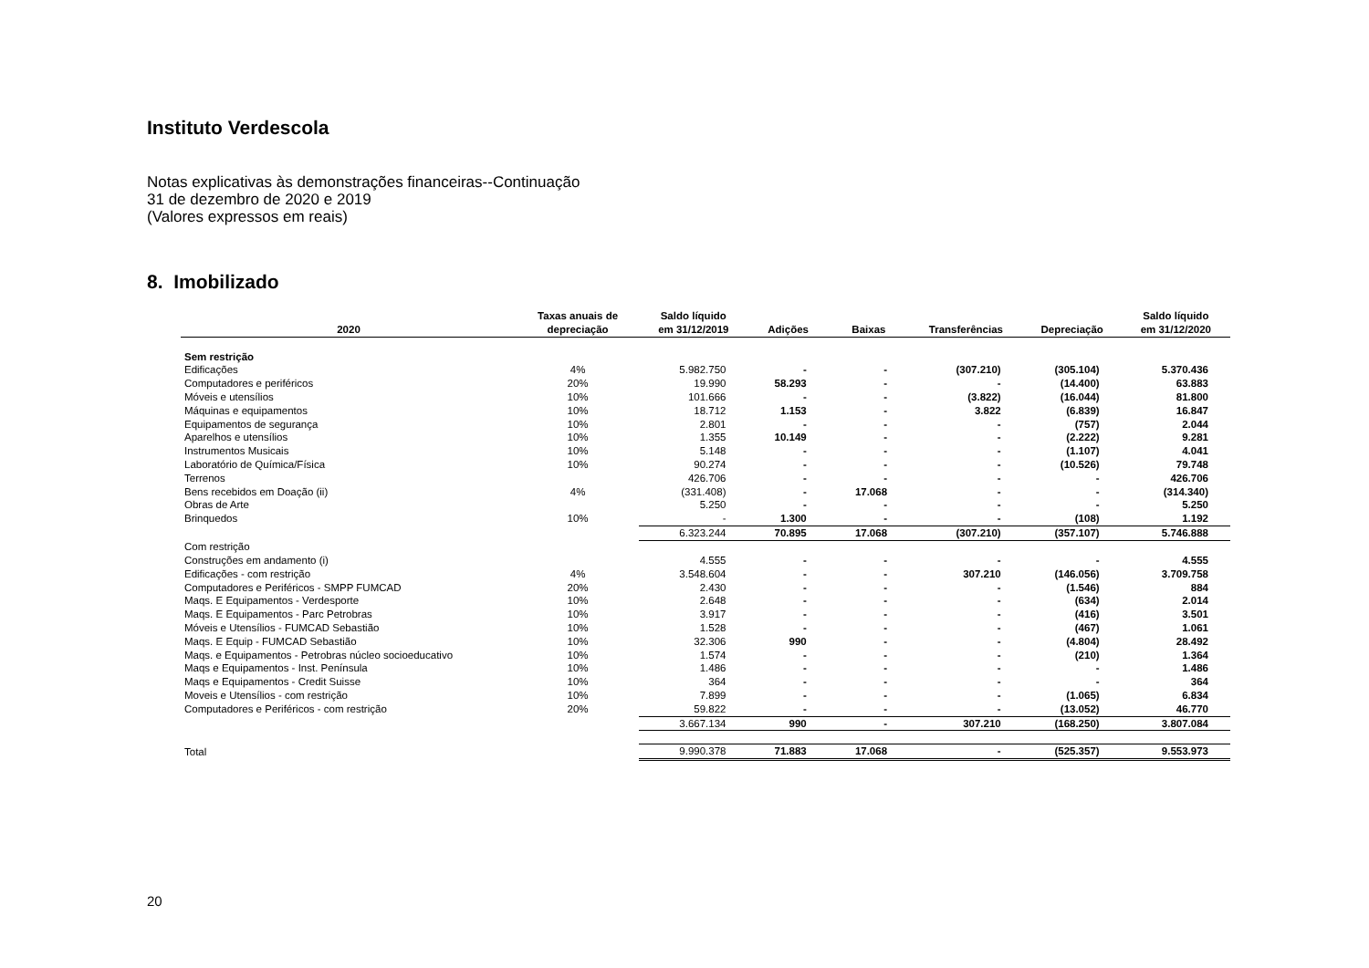Instituto Verdescola
Notas explicativas às demonstrações financeiras--Continuação
31 de dezembro de 2020 e 2019
(Valores expressos em reais)
8. Imobilizado
| 2020 | Taxas anuais de depreciação | Saldo líquido em 31/12/2019 | Adições | Baixas | Transferências | Depreciação | Saldo líquido em 31/12/2020 |
| --- | --- | --- | --- | --- | --- | --- | --- |
| Sem restrição | | | | | | | |
| Edificações | 4% | 5.982.750 | - | - | (307.210) | (305.104) | 5.370.436 |
| Computadores e periféricos | 20% | 19.990 | 58.293 | - | - | (14.400) | 63.883 |
| Móveis e utensílios | 10% | 101.666 | - | - | (3.822) | (16.044) | 81.800 |
| Máquinas e equipamentos | 10% | 18.712 | 1.153 | - | 3.822 | (6.839) | 16.847 |
| Equipamentos de segurança | 10% | 2.801 | - | - | - | (757) | 2.044 |
| Aparelhos e utensílios | 10% | 1.355 | 10.149 | - | - | (2.222) | 9.281 |
| Instrumentos Musicais | 10% | 5.148 | - | - | - | (1.107) | 4.041 |
| Laboratório de Química/Física | 10% | 90.274 | - | - | - | (10.526) | 79.748 |
| Terrenos | | 426.706 | - | - | - | - | 426.706 |
| Bens recebidos em Doação (ii) | 4% | (331.408) | - | 17.068 | - | - | (314.340) |
| Obras de Arte | | 5.250 | - | - | - | - | 5.250 |
| Brinquedos | 10% | - | 1.300 | - | - | (108) | 1.192 |
| | | 6.323.244 | 70.895 | 17.068 | (307.210) | (357.107) | 5.746.888 |
| Com restrição | | | | | | | |
| Construções em andamento (i) | | 4.555 | - | - | - | - | 4.555 |
| Edificações - com restrição | 4% | 3.548.604 | - | - | 307.210 | (146.056) | 3.709.758 |
| Computadores e Periféricos - SMPP FUMCAD | 20% | 2.430 | - | - | - | (1.546) | 884 |
| Maqs. E Equipamentos - Verdesporte | 10% | 2.648 | - | - | - | (634) | 2.014 |
| Maqs. E Equipamentos - Parc Petrobras | 10% | 3.917 | - | - | - | (416) | 3.501 |
| Móveis e Utensílios - FUMCAD Sebastião | 10% | 1.528 | - | - | - | (467) | 1.061 |
| Maqs. E Equip - FUMCAD Sebastião | 10% | 32.306 | 990 | - | - | (4.804) | 28.492 |
| Maqs. e Equipamentos - Petrobras núcleo socioeducativo | 10% | 1.574 | - | - | - | (210) | 1.364 |
| Maqs e Equipamentos - Inst. Península | 10% | 1.486 | - | - | - | - | 1.486 |
| Maqs e Equipamentos - Credit Suisse | 10% | 364 | - | - | - | - | 364 |
| Moveis e Utensílios - com restrição | 10% | 7.899 | - | - | - | (1.065) | 6.834 |
| Computadores e Periféricos - com restrição | 20% | 59.822 | - | - | - | (13.052) | 46.770 |
| | | 3.667.134 | 990 | - | 307.210 | (168.250) | 3.807.084 |
| Total | | 9.990.378 | 71.883 | 17.068 | - | (525.357) | 9.553.973 |
20